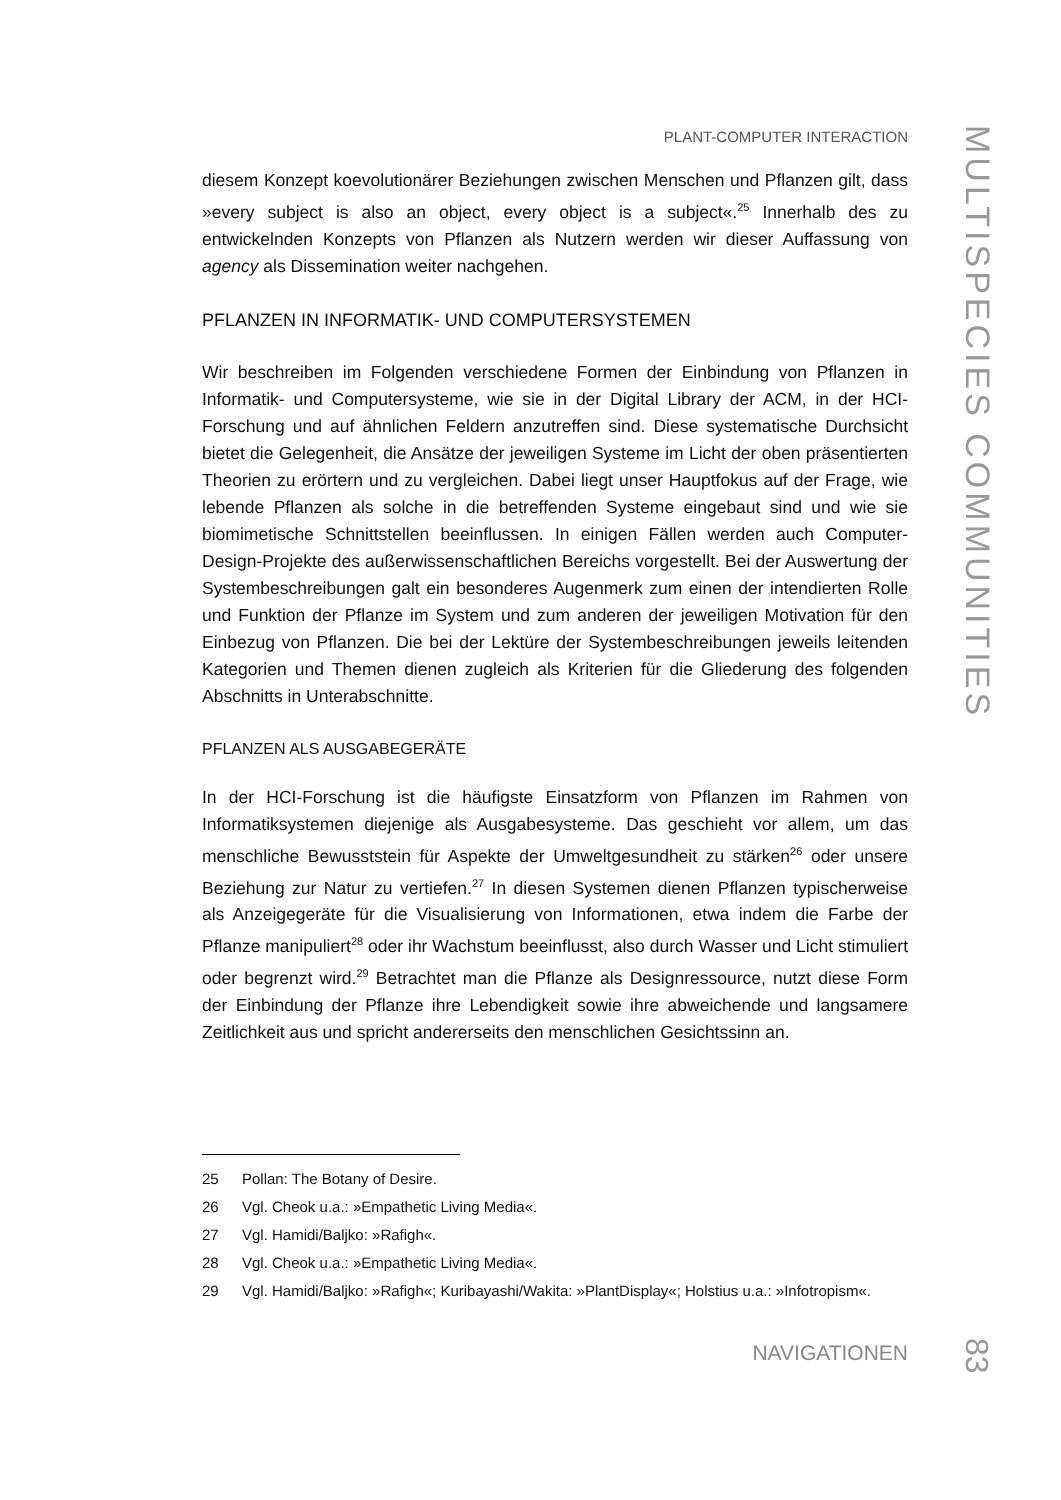PLANT-COMPUTER INTERACTION
diesem Konzept koevolutionärer Beziehungen zwischen Menschen und Pflanzen gilt, dass »every subject is also an object, every object is a subject«.<sup>25</sup> Innerhalb des zu entwickelnden Konzepts von Pflanzen als Nutzern werden wir dieser Auffassung von agency als Dissemination weiter nachgehen.
PFLANZEN IN INFORMATIK- UND COMPUTERSYSTEMEN
Wir beschreiben im Folgenden verschiedene Formen der Einbindung von Pflanzen in Informatik- und Computersysteme, wie sie in der Digital Library der ACM, in der HCI-Forschung und auf ähnlichen Feldern anzutreffen sind. Diese systematische Durchsicht bietet die Gelegenheit, die Ansätze der jeweiligen Systeme im Licht der oben präsentierten Theorien zu erörtern und zu vergleichen. Dabei liegt unser Hauptfokus auf der Frage, wie lebende Pflanzen als solche in die betreffenden Systeme eingebaut sind und wie sie biomimetische Schnittstellen beeinflussen. In einigen Fällen werden auch Computer-Design-Projekte des außerwissenschaftlichen Bereichs vorgestellt. Bei der Auswertung der Systembeschreibungen galt ein besonderes Augenmerk zum einen der intendierten Rolle und Funktion der Pflanze im System und zum anderen der jeweiligen Motivation für den Einbezug von Pflanzen. Die bei der Lektüre der Systembeschreibungen jeweils leitenden Kategorien und Themen dienen zugleich als Kriterien für die Gliederung des folgenden Abschnitts in Unterabschnitte.
PFLANZEN ALS AUSGABEGERÄTE
In der HCI-Forschung ist die häufigste Einsatzform von Pflanzen im Rahmen von Informatiksystemen diejenige als Ausgabesysteme. Das geschieht vor allem, um das menschliche Bewusststein für Aspekte der Umweltgesundheit zu stärken<sup>26</sup> oder unsere Beziehung zur Natur zu vertiefen.<sup>27</sup> In diesen Systemen dienen Pflanzen typischerweise als Anzeigegeräte für die Visualisierung von Informationen, etwa indem die Farbe der Pflanze manipuliert<sup>28</sup> oder ihr Wachstum beeinflusst, also durch Wasser und Licht stimuliert oder begrenzt wird.<sup>29</sup> Betrachtet man die Pflanze als Designressource, nutzt diese Form der Einbindung der Pflanze ihre Lebendigkeit sowie ihre abweichende und langsamere Zeitlichkeit aus und spricht andererseits den menschlichen Gesichtssinn an.
25 Pollan: The Botany of Desire.
26 Vgl. Cheok u.a.: »Empathetic Living Media«.
27 Vgl. Hamidi/Baljko: »Rafigh«.
28 Vgl. Cheok u.a.: »Empathetic Living Media«.
29 Vgl. Hamidi/Baljko: »Rafigh«; Kuribayashi/Wakita: »PlantDisplay«; Holstius u.a.: »Infotropism«.
NAVIGATIONEN
MULTISPECIES COMMUNITIES
83